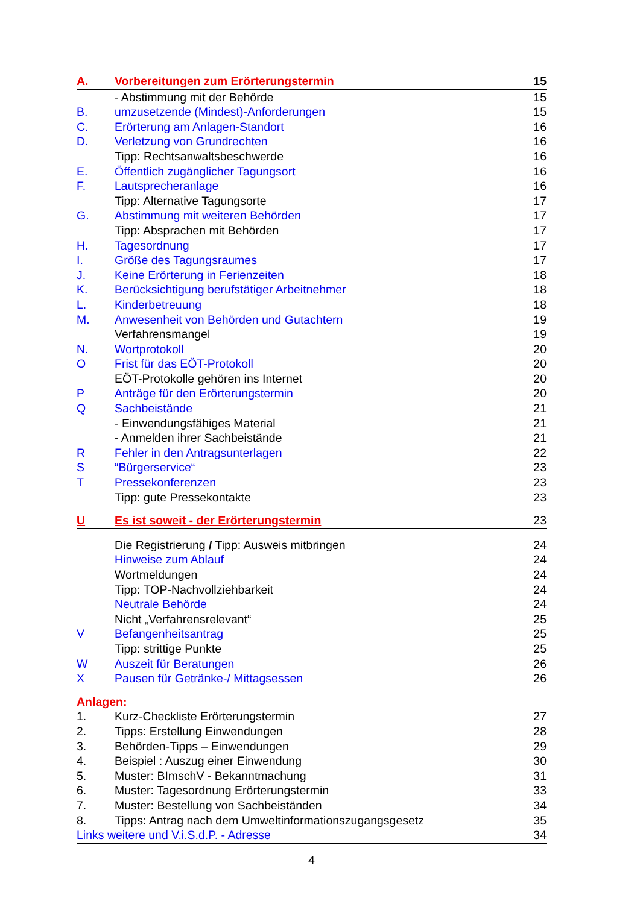A. Vorbereitungen zum Erörterungstermin 15
- Abstimmung mit der Behörde 15
B. umzusetzende (Mindest)-Anforderungen 15
C. Erörterung am Anlagen-Standort 16
D. Verletzung von Grundrechten 16
Tipp: Rechtsanwaltsbeschwerde 16
E. Öffentlich zugänglicher Tagungsort 16
F. Lautsprecheranlage 16
Tipp: Alternative Tagungsorte 17
G. Abstimmung mit weiteren Behörden 17
Tipp: Absprachen mit Behörden 17
H. Tagesordnung 17
I. Größe des Tagungsraumes 17
J. Keine Erörterung in Ferienzeiten 18
K. Berücksichtigung berufstätiger Arbeitnehmer 18
L. Kinderbetreuung 18
M. Anwesenheit von Behörden und Gutachtern 19
Verfahrensmangel 19
N. Wortprotokoll 20
O Frist für das EÖT-Protokoll 20
EÖT-Protokolle gehören ins Internet 20
P Anträge für den Erörterungstermin 20
Q Sachbeistände 21
- Einwendungsfähiges Material 21
- Anmelden ihrer Sachbeistände 21
R Fehler in den Antragsunterlagen 22
S “Bürgerservice“23
T Pressekonferenzen 23
Tipp: gute Pressekontakte 23
U Es ist soweit - der Erörterungstermin 23
Die Registrierung / Tipp: Ausweis mitbringen 24
Hinweise zum Ablauf 24
Wortmeldungen 24
Tipp: TOP-Nachvollziehbarkeit 24
Neutrale Behörde 24
Nicht „Verfahrensrelevant“25
V Befangenheitsantrag 25
Tipp: strittige Punkte 25
W Auszeit für Beratungen 26
X Pausen für Getränke-/ Mittagsessen 26
Anlagen:
1. Kurz-Checkliste Erörterungstermin 27
2. Tipps: Erstellung Einwendungen 28
3. Behörden-Tipps – Einwendungen 29
4. Beispiel : Auszug einer Einwendung 30
5. Muster: BImschV - Bekanntmachung 31
6. Muster: Tagesordnung Erörterungstermin 33
7. Muster: Bestellung von Sachbeiständen 34
8. Tipps: Antrag nach dem Umweltinformationszugangsgesetz 35
Links weitere und V.i.S.d.P. - Adresse 34
4